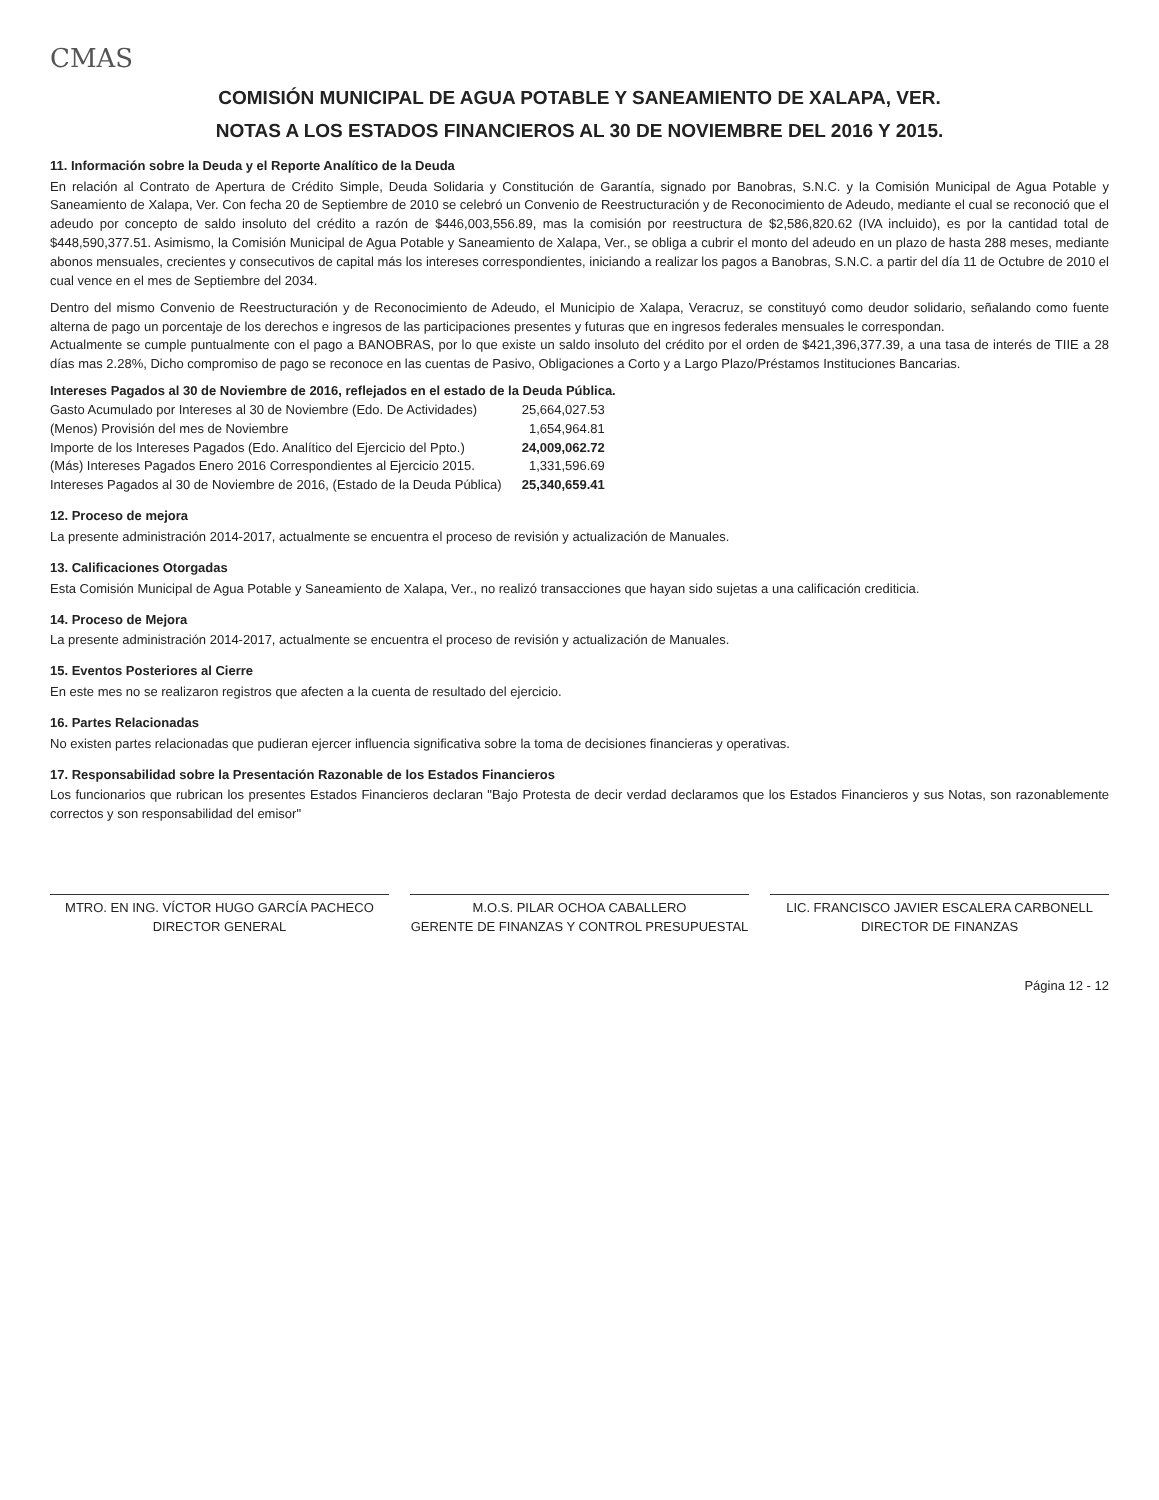CMAS
COMISIÓN MUNICIPAL DE AGUA POTABLE Y SANEAMIENTO DE XALAPA, VER.
NOTAS A LOS ESTADOS FINANCIEROS AL 30 DE NOVIEMBRE DEL 2016 Y 2015.
11. Información sobre la Deuda y el Reporte Analítico de la Deuda
En relación al Contrato de Apertura de Crédito Simple, Deuda Solidaria y Constitución de Garantía, signado por Banobras, S.N.C. y la Comisión Municipal de Agua Potable y Saneamiento de Xalapa, Ver. Con fecha 20 de Septiembre de 2010 se celebró un Convenio de Reestructuración y de Reconocimiento de Adeudo, mediante el cual se reconoció que el adeudo por concepto de saldo insoluto del crédito a razón de $446,003,556.89, mas la comisión por reestructura de $2,586,820.62 (IVA incluido), es por la cantidad total de $448,590,377.51. Asimismo, la Comisión Municipal de Agua Potable y Saneamiento de Xalapa, Ver., se obliga a cubrir el monto del adeudo en un plazo de hasta 288 meses, mediante abonos mensuales, crecientes y consecutivos de capital más los intereses correspondientes, iniciando a realizar los pagos a Banobras, S.N.C. a partir del día 11 de Octubre de 2010 el cual vence en el mes de Septiembre del 2034.
Dentro del mismo Convenio de Reestructuración y de Reconocimiento de Adeudo, el Municipio de Xalapa, Veracruz, se constituyó como deudor solidario, señalando como fuente alterna de pago un porcentaje de los derechos e ingresos de las participaciones presentes y futuras que en ingresos federales mensuales le correspondan.
Actualmente se cumple puntualmente con el pago a BANOBRAS, por lo que existe un saldo insoluto del crédito por el orden de $421,396,377.39, a una tasa de interés de TIIE a 28 días mas 2.28%, Dicho compromiso de pago se reconoce en las cuentas de Pasivo, Obligaciones a Corto y a Largo Plazo/Préstamos Instituciones Bancarias.
Intereses Pagados al 30 de Noviembre de 2016, reflejados en el estado de la Deuda Pública.
| Gasto Acumulado por Intereses al 30 de Noviembre (Edo. De Actividades) | 25,664,027.53 |
| (Menos) Provisión del mes de Noviembre | 1,654,964.81 |
| Importe de los Intereses Pagados (Edo. Analítico del Ejercicio del Ppto.) | 24,009,062.72 |
| (Más) Intereses Pagados Enero 2016 Correspondientes al Ejercicio 2015. | 1,331,596.69 |
| Intereses Pagados al 30 de Noviembre de 2016, (Estado de la Deuda Pública) | 25,340,659.41 |
12. Proceso de mejora
La presente administración 2014-2017, actualmente se encuentra el proceso de revisión y actualización de Manuales.
13. Calificaciones Otorgadas
Esta Comisión Municipal de Agua Potable y Saneamiento de Xalapa, Ver., no realizó transacciones que hayan sido sujetas a una calificación crediticia.
14. Proceso de Mejora
La presente administración 2014-2017, actualmente se encuentra el proceso de revisión y actualización de Manuales.
15. Eventos Posteriores al Cierre
En este mes no se realizaron registros que afecten a la cuenta de resultado del ejercicio.
16. Partes Relacionadas
No existen partes relacionadas que pudieran ejercer influencia significativa sobre la toma de decisiones financieras y operativas.
17. Responsabilidad sobre la Presentación Razonable de los Estados Financieros
Los funcionarios que rubrican los presentes Estados Financieros declaran "Bajo Protesta de decir verdad declaramos que los Estados Financieros y sus Notas, son razonablemente correctos y son responsabilidad del emisor"
MTRO. EN ING. VÍCTOR HUGO GARCÍA PACHECO
DIRECTOR GENERAL
M.O.S. PILAR OCHOA CABALLERO
GERENTE DE FINANZAS Y CONTROL PRESUPUESTAL
LIC. FRANCISCO JAVIER ESCALERA CARBONELL
DIRECTOR DE FINANZAS
Página 12 - 12